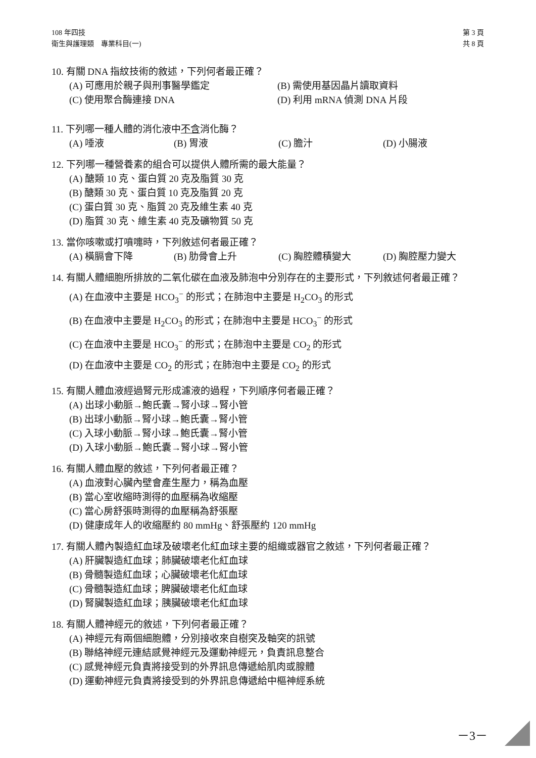第 3 頁
共 8 頁
108 年四技
衛生與護理類　專業科目(一)
10. 有關 DNA 指紋技術的敘述，下列何者最正確？
(A) 可應用於親子與刑事醫學鑑定 (B) 需使用基因晶片讀取資料 (C) 使用聚合酶連接 DNA (D) 利用 mRNA 偵測 DNA 片段
11. 下列哪一種人體的消化液中不含消化酶？
(A) 唾液 (B) 胃液 (C) 膽汁 (D) 小腸液
12. 下列哪一種營養素的組合可以提供人體所需的最大能量？
(A) 醣類 10 克、蛋白質 20 克及脂質 30 克
(B) 醣類 30 克、蛋白質 10 克及脂質 20 克
(C) 蛋白質 30 克、脂質 20 克及維生素 40 克
(D) 脂質 30 克、維生素 40 克及礦物質 50 克
13. 當你咳嗽或打噴嚏時，下列敘述何者最正確？
(A) 橫膈會下降 (B) 肋骨會上升 (C) 胸腔體積變大 (D) 胸腔壓力變大
14. 有關人體細胞所排放的二氧化碳在血液及肺泡中分別存在的主要形式，下列敘述何者最正確？
(A) 在血液中主要是 HCO<sub>3</sub><sup>−</sup> 的形式；在肺泡中主要是 H<sub>2</sub>CO<sub>3</sub> 的形式
(B) 在血液中主要是 H<sub>2</sub>CO<sub>3</sub> 的形式；在肺泡中主要是 HCO<sub>3</sub><sup>−</sup> 的形式
(C) 在血液中主要是 HCO<sub>3</sub><sup>−</sup> 的形式；在肺泡中主要是 CO<sub>2</sub> 的形式
(D) 在血液中主要是 CO<sub>2</sub> 的形式；在肺泡中主要是 CO<sub>2</sub> 的形式
15. 有關人體血液經過腎元形成濾液的過程，下列順序何者最正確？
(A) 出球小動脈→鮑氏囊→腎小球→腎小管
(B) 出球小動脈→腎小球→鮑氏囊→腎小管
(C) 入球小動脈→腎小球→鮑氏囊→腎小管
(D) 入球小動脈→鮑氏囊→腎小球→腎小管
16. 有關人體血壓的敘述，下列何者最正確？
(A) 血液對心臟內壁會產生壓力，稱為血壓
(B) 當心室收縮時測得的血壓稱為收縮壓
(C) 當心房舒張時測得的血壓稱為舒張壓
(D) 健康成年人的收縮壓約 80 mmHg、舒張壓約 120 mmHg
17. 有關人體內製造紅血球及破壞老化紅血球主要的組織或器官之敘述，下列何者最正確？
(A) 肝臟製造紅血球；肺臟破壞老化紅血球
(B) 骨髓製造紅血球；心臟破壞老化紅血球
(C) 骨髓製造紅血球；脾臟破壞老化紅血球
(D) 腎臟製造紅血球；胰臟破壞老化紅血球
18. 有關人體神經元的敘述，下列何者最正確？
(A) 神經元有兩個細胞體，分別接收來自樹突及軸突的訊號
(B) 聯絡神經元連結感覺神經元及運動神經元，負責訊息整合
(C) 感覺神經元負責將接受到的外界訊息傳遞給肌肉或腺體
(D) 運動神經元負責將接受到的外界訊息傳遞給中樞神經系統
－3－